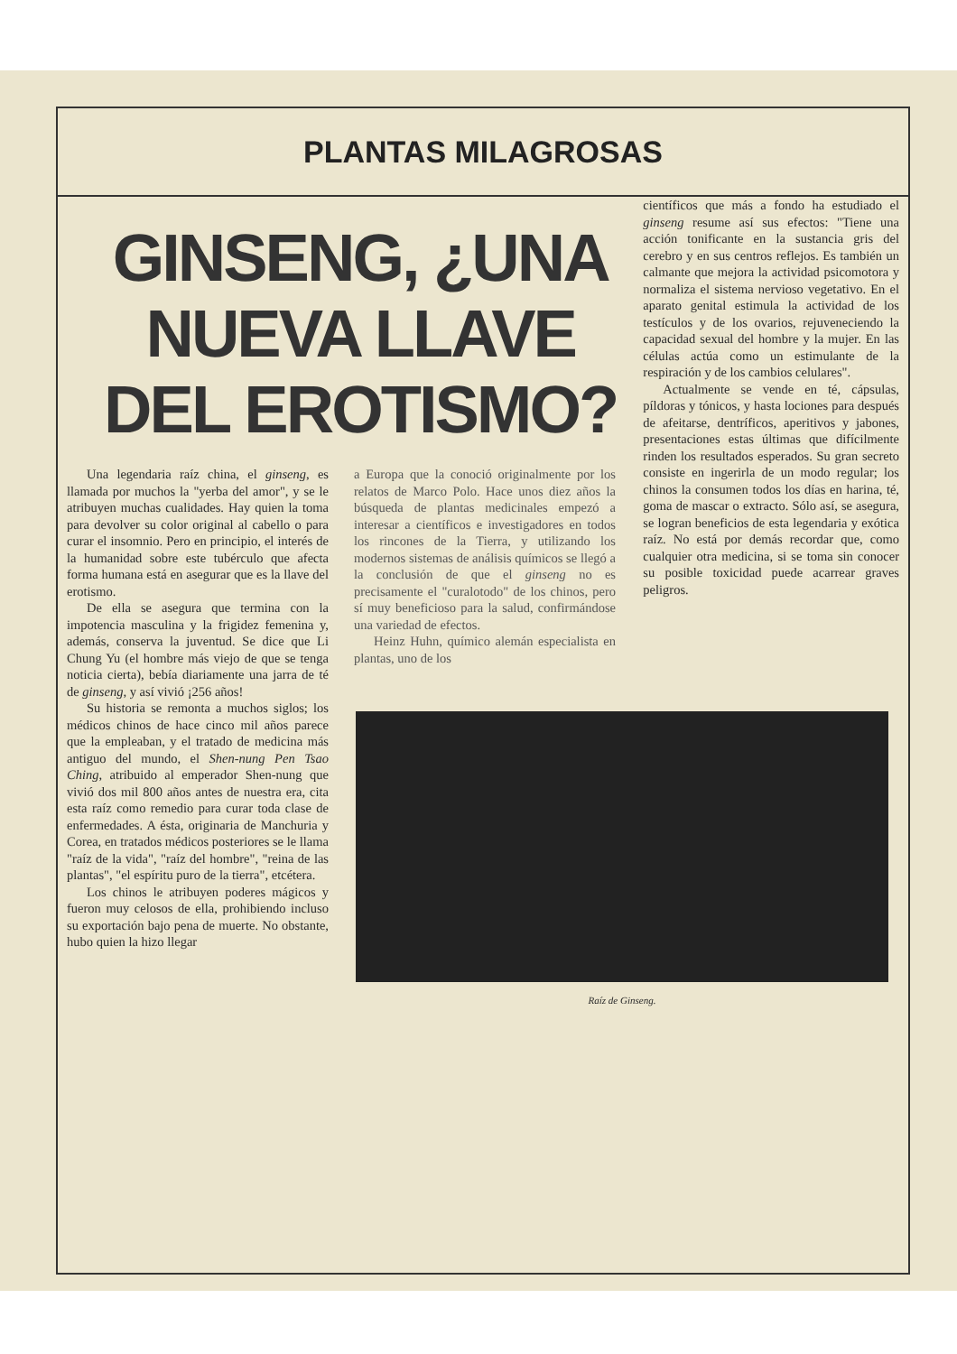PLANTAS MILAGROSAS
GINSENG, ¿UNA NUEVA LLAVE DEL EROTISMO?
Una legendaria raíz china, el ginseng, es llamada por muchos la "yerba del amor", y se le atribuyen muchas cualidades. Hay quien la toma para devolver su color original al cabello o para curar el insomnio. Pero en principio, el interés de la humanidad sobre este tubérculo que afecta forma humana está en asegurar que es la llave del erotismo.
De ella se asegura que termina con la impotencia masculina y la frigidez femenina y, además, conserva la juventud. Se dice que Li Chung Yu (el hombre más viejo de que se tenga noticia cierta), bebía diariamente una jarra de té de ginseng, y así vivió ¡256 años!
Su historia se remonta a muchos siglos; los médicos chinos de hace cinco mil años parece que la empleaban, y el tratado de medicina más antiguo del mundo, el Shen-nung Pen Tsao Ching, atribuido al emperador Shen-nung que vivió dos mil 800 años antes de nuestra era, cita esta raíz como remedio para curar toda clase de enfermedades. A ésta, originaria de Manchuria y Corea, en tratados médicos posteriores se le llama "raíz de la vida", "raíz del hombre", "reina de las plantas", "el espíritu puro de la tierra", etcétera.
Los chinos le atribuyen poderes mágicos y fueron muy celosos de ella, prohibiendo incluso su exportación bajo pena de muerte. No obstante, hubo quien la hizo llegar
a Europa que la conoció originalmente por los relatos de Marco Polo. Hace unos diez años la búsqueda de plantas medicinales empezó a interesar a científicos e investigadores en todos los rincones de la Tierra, y utilizando los modernos sistemas de análisis químicos se llegó a la conclusión de que el ginseng no es precisamente el "curalotodo" de los chinos, pero sí muy beneficioso para la salud, confirmándose una variedad de efectos.
Heinz Huhn, químico alemán especialista en plantas, uno de los
científicos que más a fondo ha estudiado el ginseng resume así sus efectos: "Tiene una acción tonificante en la sustancia gris del cerebro y en sus centros reflejos. Es también un calmante que mejora la actividad psicomotora y normaliza el sistema nervioso vegetativo. En el aparato genital estimula la actividad de los testículos y de los ovarios, rejuveneciendo la capacidad sexual del hombre y la mujer. En las células actúa como un estimulante de la respiración y de los cambios celulares".
Actualmente se vende en té, cápsulas, píldoras y tónicos, y hasta lociones para después de afeitarse, dentríficos, aperitivos y jabones, presentaciones estas últimas que difícilmente rinden los resultados esperados. Su gran secreto consiste en ingerirla de un modo regular; los chinos la consumen todos los días en harina, té, goma de mascar o extracto. Sólo así, se asegura, se logran beneficios de esta legendaria y exótica raíz. No está por demás recordar que, como cualquier otra medicina, si se toma sin conocer su posible toxicidad puede acarrear graves peligros.
Raíz de Ginseng.